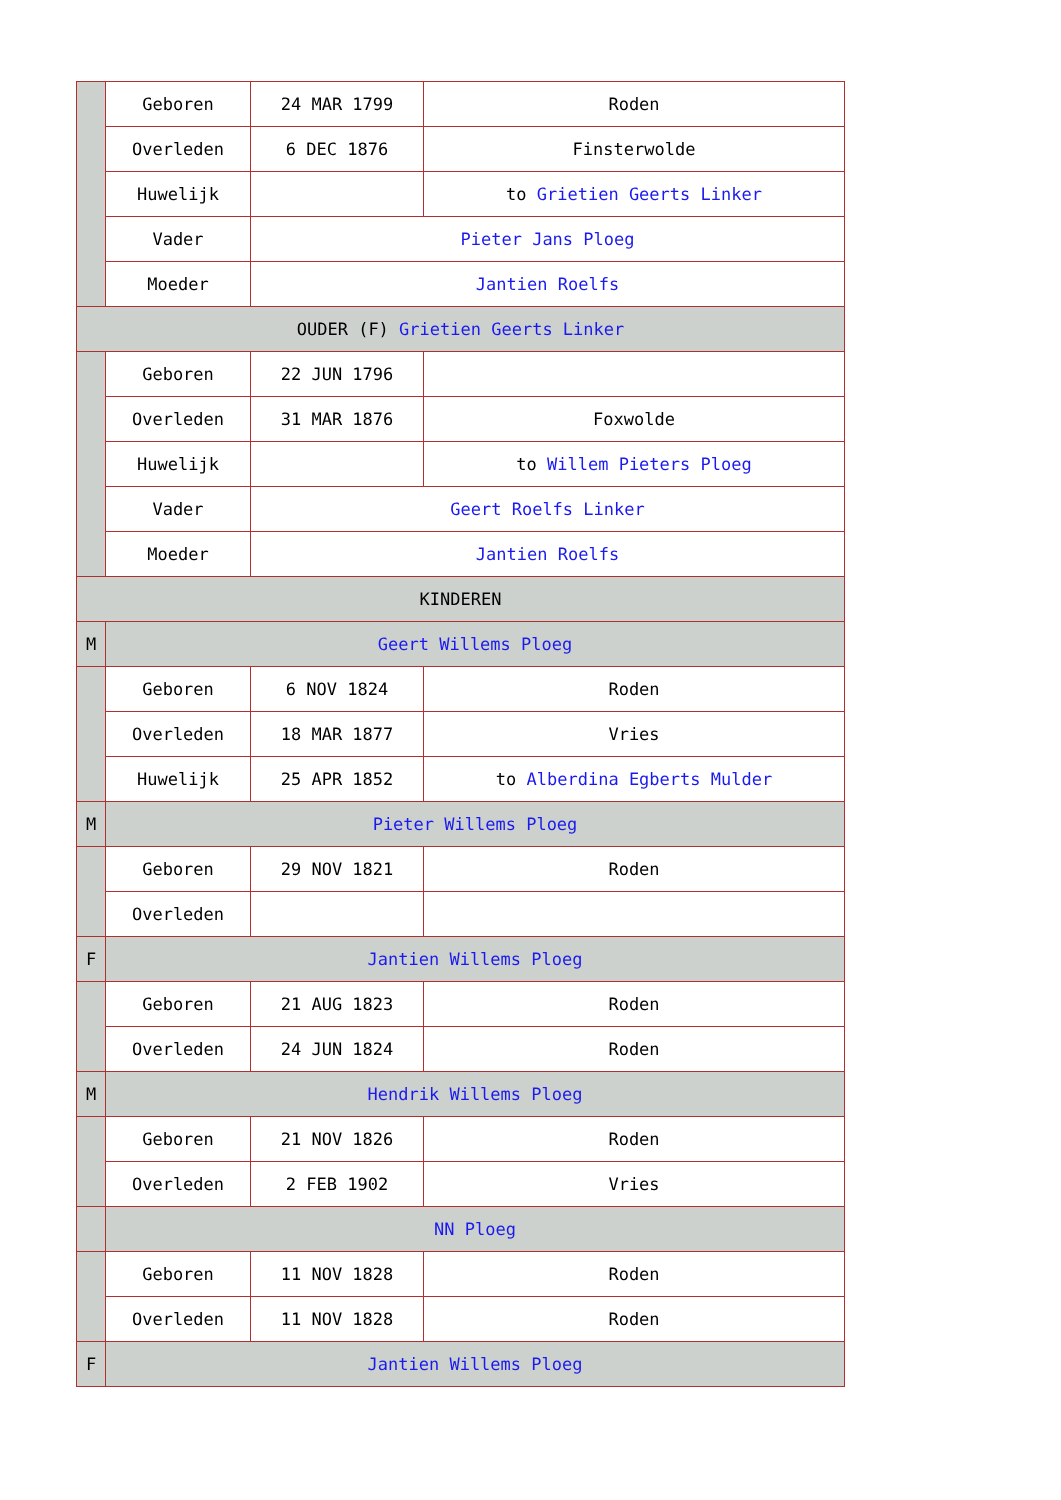| | Geboren | 24 MAR 1799 | Roden |
| | Overleden | 6 DEC 1876 | Finsterwolde |
| | Huwelijk | | to Grietien Geerts Linker |
| | Vader | Pieter Jans Ploeg | |
| | Moeder | Jantien Roelfs | |
| OUDER (F) Grietien Geerts Linker | | | |
| | Geboren | 22 JUN 1796 | |
| | Overleden | 31 MAR 1876 | Foxwolde |
| | Huwelijk | | to Willem Pieters Ploeg |
| | Vader | Geert Roelfs Linker | |
| | Moeder | Jantien Roelfs | |
| KINDEREN | | | |
| M | Geert Willems Ploeg | | |
| | Geboren | 6 NOV 1824 | Roden |
| | Overleden | 18 MAR 1877 | Vries |
| | Huwelijk | 25 APR 1852 | to Alberdina Egberts Mulder |
| M | Pieter Willems Ploeg | | |
| | Geboren | 29 NOV 1821 | Roden |
| | Overleden | | |
| F | Jantien Willems Ploeg | | |
| | Geboren | 21 AUG 1823 | Roden |
| | Overleden | 24 JUN 1824 | Roden |
| M | Hendrik Willems Ploeg | | |
| | Geboren | 21 NOV 1826 | Roden |
| | Overleden | 2 FEB 1902 | Vries |
| | NN Ploeg | | |
| | Geboren | 11 NOV 1828 | Roden |
| | Overleden | 11 NOV 1828 | Roden |
| F | Jantien Willems Ploeg | | |